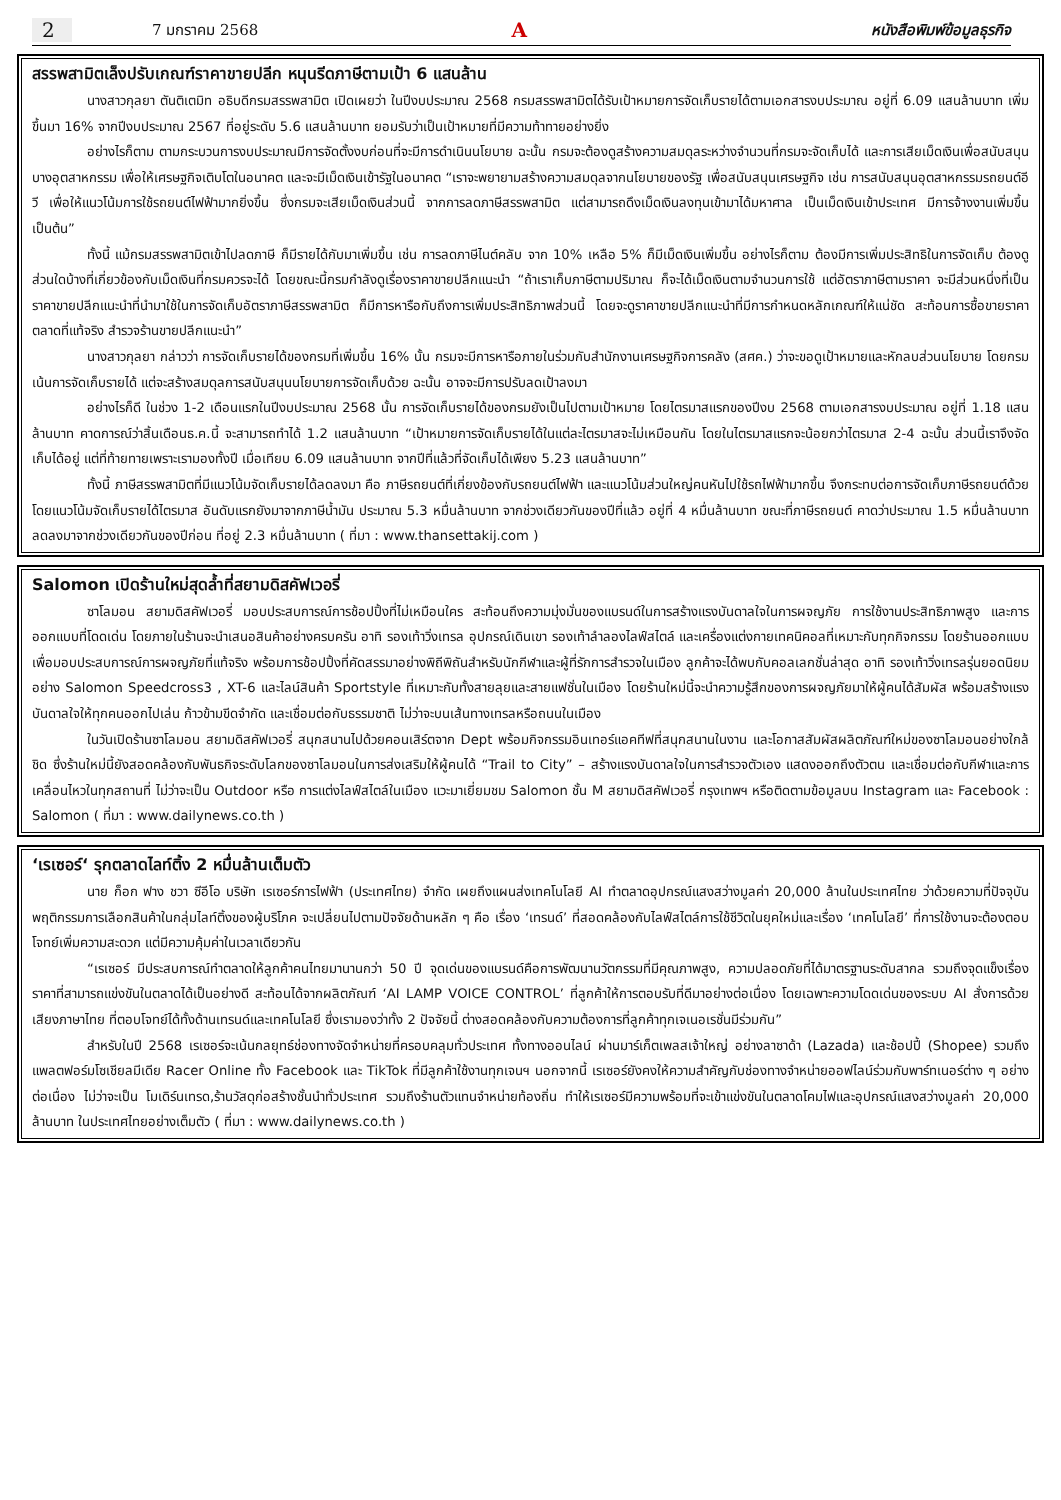2 7 มกราคม 2568 A หนังสือพิมพ์ข้อมูลธุรกิจ
สรรพสามิตเล็งปรับเกณฑ์ราคาขายปลีก หนุนรีดภาษีตามเป้า 6 แสนล้าน
นางสาวกุลยา ตันติเตมิท อธิบดีกรมสรรพสามิต เปิดเผยว่า ในปีงบประมาณ 2568 กรมสรรพสามิตได้รับเป้าหมายการจัดเก็บรายได้ตามเอกสารงบประมาณ อยู่ที่ 6.09 แสนล้านบาท เพิ่มขึ้นมา 16% จากปีงบประมาณ 2567 ที่อยู่ระดับ 5.6 แสนล้านบาท ยอมรับว่าเป็นเป้าหมายที่มีความท้าทายอย่างยิ่ง
อย่างไรก็ตาม ตามกระบวนการงบประมาณมีการจัดตั้งงบก่อนที่จะมีการดำเนินนโยบาย ฉะนั้น กรมจะต้องดูสร้างความสมดุลระหว่างจำนวนที่กรมจะจัดเก็บได้ และการเสียเม็ดเงินเพื่อสนับสนุนบางอุตสาหกรรม เพื่อให้เศรษฐกิจเติบโตในอนาคต และจะมีเม็ดเงินเข้ารัฐในอนาคต “เราจะพยายามสร้างความสมดุลจากนโยบายของรัฐ เพื่อสนับสนุนเศรษฐกิจ เช่น การสนับสนุนอุตสาหกรรมรถยนต์อีวี เพื่อให้แนวโน้มการใช้รถยนต์ไฟฟ้ามากยิ่งขึ้น ซึ่งกรมจะเสียเม็ดเงินส่วนนี้ จากการลดภาษีสรรพสามิต แต่สามารถดึงเม็ดเงินลงทุนเข้ามาได้มหาศาล เป็นเม็ดเงินเข้าประเทศ มีการจ้างงานเพิ่มขึ้น เป็นต้น”
ทั้งนี้ แม้กรมสรรพสามิตเข้าไปลดภาษี ก็มีรายได้กับมาเพิ่มขึ้น เช่น การลดภาษีไนต์คลับ จาก 10% เหลือ 5% ก็มีเม็ดเงินเพิ่มขึ้น อย่างไรก็ตาม ต้องมีการเพิ่มประสิทธิในการจัดเก็บ ต้องดูส่วนใดบ้างที่เกี่ยวข้องกับเม็ดเงินที่กรมควรจะได้ โดยขณะนี้กรมกำลังดูเรื่องราคาขายปลีกแนะนำ “ถ้าเราเก็บภาษีตามปริมาณ ก็จะได้เม็ดเงินตามจำนวนการใช้ แต่อัตราภาษีตามราคา จะมีส่วนหนึ่งที่เป็นราคาขายปลีกแนะนำที่นำมาใช้ในการจัดเก็บอัตราภาษีสรรพสามิต ก็มีการหารือกับถึงการเพิ่มประสิทธิภาพส่วนนี้ โดยจะดูราคาขายปลีกแนะนำที่มีการกำหนดหลักเกณฑ์ให้แน่ชัด สะท้อนการซื้อขายราคาตลาดที่แท้จริง สำรวจร้านขายปลีกแนะนำ”
นางสาวกุลยา กล่าวว่า การจัดเก็บรายได้ของกรมที่เพิ่มขึ้น 16% นั้น กรมจะมีการหารือภายในร่วมกับสำนักงานเศรษฐกิจการคลัง (สศค.) ว่าจะขอดูเป้าหมายและหักลบส่วนนโยบาย โดยกรมเน้นการจัดเก็บรายได้ แต่จะสร้างสมดุลการสนับสนุนนโยบายการจัดเก็บด้วย ฉะนั้น อาจจะมีการปรับลดเป้าลงมา
อย่างไรก็ดี ในช่วง 1-2 เดือนแรกในปีงบประมาณ 2568 นั้น การจัดเก็บรายได้ของกรมยังเป็นไปตามเป้าหมาย โดยไตรมาสแรกของปีงบ 2568 ตามเอกสารงบประมาณ อยู่ที่ 1.18 แสนล้านบาท คาดการณ์ว่าสิ้นเดือนธ.ค.นี้ จะสามารถทำได้ 1.2 แสนล้านบาท “เป้าหมายการจัดเก็บรายได้ในแต่ละไตรมาสจะไม่เหมือนกัน โดยในไตรมาสแรกจะน้อยกว่าไตรมาส 2-4 ฉะนั้น ส่วนนี้เราจึงจัดเก็บได้อยู่ แต่ที่ท้ายทายเพราะเรามองทั้งปี เมื่อเทียบ 6.09 แสนล้านบาท จากปีที่แล้วที่จัดเก็บได้เพียง 5.23 แสนล้านบาท”
ทั้งนี้ ภาษีสรรพสามิตที่มีแนวโน้มจัดเก็บรายได้ลดลงมา คือ ภาษีรถยนต์ที่เกี่ยงข้องกับรถยนต์ไฟฟ้า และแนวโน้มส่วนใหญ่คนหันไปใช้รถไฟฟ้ามากขึ้น จึงกระทบต่อการจัดเก็บภาษีรถยนต์ด้วย โดยแนวโน้มจัดเก็บรายได้ไตรมาส อันดับแรกยังมาจากภาษีน้ำมัน ประมาณ 5.3 หมื่นล้านบาท จากช่วงเดียวกันของปีที่แล้ว อยู่ที่ 4 หมื่นล้านบาท ขณะที่ภาษีรถยนต์ คาดว่าประมาณ 1.5 หมื่นล้านบาท ลดลงมาจากช่วงเดียวกันของปีก่อน ที่อยู่ 2.3 หมื่นล้านบาท ( ที่มา : www.thansettakij.com )
Salomon เปิดร้านใหม่สุดล้ำที่สยามดิสคัฟเวอรี่
ซาโลมอน สยามดิสคัฟเวอรี่ มอบประสบการณ์การช้อปปิ้งที่ไม่เหมือนใคร สะท้อนถึงความมุ่งมั่นของแบรนด์ในการสร้างแรงบันดาลใจในการผจญภัย การใช้งานประสิทธิภาพสูง และการออกแบบที่โดดเด่น โดยภายในร้านจะนำเสนอสินค้าอย่างครบครัน อาทิ รองเท้าวิ่งเทรล อุปกรณ์เดินเขา รองเท้าลำลองไลฟ์สไตล์ และเครื่องแต่งกายเทคนิคอลที่เหมาะกับทุกกิจกรรม โดยร้านออกแบบเพื่อมอบประสบการณ์การผจญภัยที่แท้จริง พร้อมการช้อปปิ้งที่คัดสรรมาอย่างพิถีพิถันสำหรับนักกีฬาและผู้ที่รักการสำรวจในเมือง ลูกค้าจะได้พบกับคอลเลกชั่นล่าสุด อาทิ รองเท้าวิ่งเทรลรุ่นยอดนิยมอย่าง Salomon Speedcross3 , XT-6 และไลน์สินค้า Sportstyle ที่เหมาะกับทั้งสายลุยและสายแฟชั่นในเมือง โดยร้านใหม่นี้จะนำความรู้สึกของการผจญภัยมาให้ผู้คนได้สัมผัส พร้อมสร้างแรงบันดาลใจให้ทุกคนออกไปเล่น ก้าวข้ามขีดจำกัด และเชื่อมต่อกับธรรมชาติ ไม่ว่าจะบนเส้นทางเทรลหรือถนนในเมือง
ในวันเปิดร้านซาโลมอน สยามดิสคัฟเวอรี่ สนุกสนานไปด้วยคอนเสิร์ตจาก Dept พร้อมกิจกรรมอินเทอร์แอคทีฟที่สนุกสนานในงาน และโอกาสสัมผัสผลิตภัณฑ์ใหม่ของซาโลมอนอย่างใกล้ชิด ซึ่งร้านใหม่นี้ยังสอดคล้องกับพันธกิจระดับโลกของซาโลมอนในการส่งเสริมให้ผู้คนได้ “Trail to City” – สร้างแรงบันดาลใจในการสำรวจตัวเอง แสดงออกถึงตัวตน และเชื่อมต่อกับกีฬาและการเคลื่อนไหวในทุกสถานที่ ไม่ว่าจะเป็น Outdoor หรือ การแต่งไลฟ์สไตล์ในเมือง แวะมาเยี่ยมชม Salomon ชั้น M สยามดิสคัฟเวอรี่ กรุงเทพฯ หรือติดตามข้อมูลบน Instagram และ Facebook : Salomon ( ที่มา : www.dailynews.co.th )
‘เรเซอร์‘ รุกตลาดไลท์ติ้ง 2 หมื่นล้านเต็มตัว
นาย ก็อก ฟาง ชวา ซีอีโอ บริษัท เรเซอร์การไฟฟ้า (ประเทศไทย) จำกัด เผยถึงแผนส่งเทคโนโลยี AI ทำตลาดอุปกรณ์แสงสว่างมูลค่า 20,000 ล้านในประเทศไทย ว่าด้วยความที่ปัจจุบัน พฤติกรรมการเลือกสินค้าในกลุ่มไลท์ติ้งของผู้บริโภค จะเปลี่ยนไปตามปัจจัยด้านหลัก ๆ คือ เรื่อง ‘เทรนด์’ ที่สอดคล้องกับไลฟ์สไตล์การใช้ชีวิตในยุคใหม่และเรื่อง ‘เทคโนโลยี’ ที่การใช้งานจะต้องตอบโจทย์เพิ่มความสะดวก แต่มีความคุ้มค่าในเวลาเดียวกัน
“เรเซอร์ มีประสบการณ์ทำตลาดให้ลูกค้าคนไทยมานานกว่า 50 ปี จุดเด่นของแบรนด์คือการพัฒนานวัตกรรมที่มีคุณภาพสูง, ความปลอดภัยที่ได้มาตรฐานระดับสากล รวมถึงจุดแข็งเรื่องราคาที่สามารถแข่งขันในตลาดได้เป็นอย่างดี สะท้อนได้จากผลิตภัณฑ์ ‘AI LAMP VOICE CONTROL’ ที่ลูกค้าให้การตอบรับที่ดีมาอย่างต่อเนื่อง โดยเฉพาะความโดดเด่นของระบบ AI สั่งการด้วยเสียงภาษาไทย ที่ตอบโจทย์ได้ทั้งด้านเทรนด์และเทคโนโลยี ซึ่งเรามองว่าทั้ง 2 ปัจจัยนี้ ต่างสอดคล้องกับความต้องการที่ลูกค้าทุกเจเนอเรชั่นมีร่วมกัน”
สำหรับในปี 2568 เรเซอร์จะเน้นกลยุทธ์ช่องทางจัดจำหน่ายที่ครอบคลุมทั่วประเทศ ทั้งทางออนไลน์ ผ่านมาร์เก็ตเพลสเจ้าใหญ่ อย่างลาซาด้า (Lazada) และช้อปปี้ (Shopee) รวมถึงแพลตฟอร์มโซเชียลมีเดีย Racer Online ทั้ง Facebook และ TikTok ที่มีลูกค้าใช้งานทุกเจนฯ นอกจากนี้ เรเซอร์ยังคงให้ความสำคัญกับช่องทางจำหน่ายออฟไลน์ร่วมกับพาร์ทเนอร์ต่าง ๆ อย่างต่อเนื่อง ไม่ว่าจะเป็น โมเดิร์นเทรด,ร้านวัสดุก่อสร้างชั้นนำทั่วประเทศ รวมถึงร้านตัวแทนจำหน่ายท้องถิ่น ทำให้เรเซอร์มีความพร้อมที่จะเข้าแข่งขันในตลาดโคมไฟและอุปกรณ์แสงสว่างมูลค่า 20,000 ล้านบาท ในประเทศไทยอย่างเต็มตัว ( ที่มา : www.dailynews.co.th )